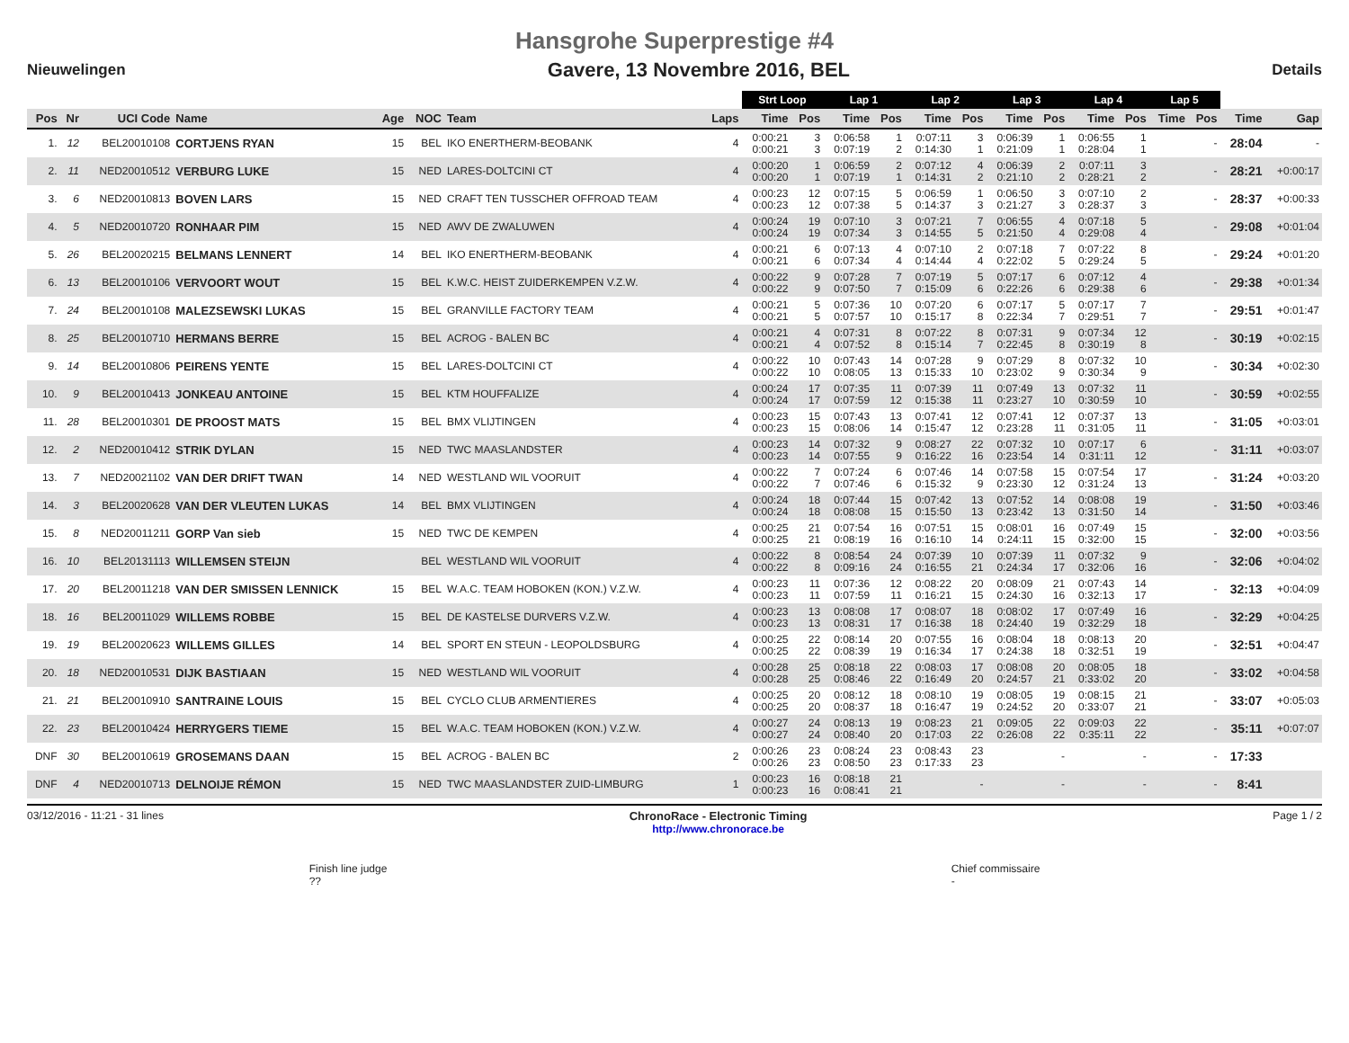Hansgrohe Superprestige #4
Nieuwelingen Gavere, 13 Novembre 2016, BEL Details
| | | | | | | | | Strt Loop | | Lap 1 | | Lap 2 | | Lap 3 | | Lap 4 | | Lap 5 | | | |
| --- | --- | --- | --- | --- | --- | --- | --- | --- | --- | --- | --- | --- | --- | --- | --- | --- | --- | --- | --- | --- | --- |
| Pos | Nr | UCI Code | Name | Age | NOC | Team | Laps | Time | Pos | Time | Pos | Time | Pos | Time | Pos | Time | Pos | Time | Pos | Time | Gap |
| 1. | 12 | BEL20010108 | CORTJENS RYAN | 15 | BEL | IKO ENERTHERM-BEOBANK | 4 | 0:00:21 0:00:21 | 3 3 | 0:06:58 0:07:19 | 1 2 | 0:07:11 0:14:30 | 3 1 | 0:06:39 0:21:09 | 1 1 | 0:06:55 0:28:04 | 1 1 | | - | 28:04 | - |
| 2. | 11 | NED20010512 | VERBURG LUKE | 15 | NED | LARES-DOLTCINI CT | 4 | 0:00:20 0:00:20 | 1 1 | 0:06:59 0:07:19 | 2 1 | 0:07:12 0:14:31 | 4 2 | 0:06:39 0:21:10 | 2 2 | 0:07:11 0:28:21 | 3 2 | | - | 28:21 | +0:00:17 |
| 3. | 6 | NED20010813 | BOVEN LARS | 15 | NED | CRAFT TEN TUSSCHER OFFROAD TEAM | 4 | 0:00:23 0:00:23 | 12 12 | 0:07:15 0:07:38 | 5 5 | 0:06:59 0:14:37 | 1 3 | 0:06:50 0:21:27 | 3 3 | 0:07:10 0:28:37 | 2 3 | | - | 28:37 | +0:00:33 |
| 4. | 5 | NED20010720 | RONHAAR PIM | 15 | NED | AWV DE ZWALUWEN | 4 | 0:00:24 0:00:24 | 19 19 | 0:07:10 0:07:34 | 3 3 | 0:07:21 0:14:55 | 7 5 | 0:06:55 0:21:50 | 4 4 | 0:07:18 0:29:08 | 5 4 | | - | 29:08 | +0:01:04 |
| 5. | 26 | BEL20020215 | BELMANS LENNERT | 14 | BEL | IKO ENERTHERM-BEOBANK | 4 | 0:00:21 0:00:21 | 6 6 | 0:07:13 0:07:34 | 4 4 | 0:07:10 0:14:44 | 2 4 | 0:07:18 0:22:02 | 7 5 | 0:07:22 0:29:24 | 8 5 | | - | 29:24 | +0:01:20 |
| 6. | 13 | BEL20010106 | VERVOORT WOUT | 15 | BEL | K.W.C. HEIST ZUIDERKEMPEN V.Z.W. | 4 | 0:00:22 0:00:22 | 9 9 | 0:07:28 0:07:50 | 7 7 | 0:07:19 0:15:09 | 5 6 | 0:07:17 0:22:26 | 6 6 | 0:07:12 0:29:38 | 4 6 | | - | 29:38 | +0:01:34 |
| 7. | 24 | BEL20010108 | MALEZSEWSKI LUKAS | 15 | BEL | GRANVILLE FACTORY TEAM | 4 | 0:00:21 0:00:21 | 5 5 | 0:07:36 0:07:57 | 10 10 | 0:07:20 0:15:17 | 6 8 | 0:07:17 0:22:34 | 5 7 | 0:07:17 0:29:51 | 7 7 | | - | 29:51 | +0:01:47 |
| 8. | 25 | BEL20010710 | HERMANS BERRE | 15 | BEL | ACROG - BALEN BC | 4 | 0:00:21 0:00:21 | 4 4 | 0:07:31 0:07:52 | 8 8 | 0:07:22 0:15:14 | 8 7 | 0:07:31 0:22:45 | 9 8 | 0:07:34 0:30:19 | 12 8 | | - | 30:19 | +0:02:15 |
| 9. | 14 | BEL20010806 | PEIRENS YENTE | 15 | BEL | LARES-DOLTCINI CT | 4 | 0:00:22 0:00:22 | 10 10 | 0:07:43 0:08:05 | 14 13 | 0:07:28 0:15:33 | 9 10 | 0:07:29 0:23:02 | 8 9 | 0:07:32 0:30:34 | 10 9 | | - | 30:34 | +0:02:30 |
| 10. | 9 | BEL20010413 | JONKEAU ANTOINE | 15 | BEL | KTM HOUFFALIZE | 4 | 0:00:24 0:00:24 | 17 17 | 0:07:35 0:07:59 | 11 12 | 0:07:39 0:15:38 | 11 11 | 0:07:49 0:23:27 | 13 10 | 0:07:32 0:30:59 | 11 10 | | - | 30:59 | +0:02:55 |
| 11. | 28 | BEL20010301 | DE PROOST MATS | 15 | BEL | BMX VLIJTINGEN | 4 | 0:00:23 0:00:23 | 15 15 | 0:07:43 0:08:06 | 13 14 | 0:07:41 0:15:47 | 12 12 | 0:07:41 0:23:28 | 12 11 | 0:07:37 0:31:05 | 13 11 | | - | 31:05 | +0:03:01 |
| 12. | 2 | NED20010412 | STRIK DYLAN | 15 | NED | TWC MAASLANDSTER | 4 | 0:00:23 0:00:23 | 14 14 | 0:07:32 0:07:55 | 9 9 | 0:08:27 0:16:22 | 22 16 | 0:07:32 0:23:54 | 10 14 | 0:07:17 0:31:11 | 6 12 | | - | 31:11 | +0:03:07 |
| 13. | 7 | NED20021102 | VAN DER DRIFT TWAN | 14 | NED | WESTLAND WIL VOORUIT | 4 | 0:00:22 0:00:22 | 7 7 | 0:07:24 0:07:46 | 6 6 | 0:07:46 0:15:32 | 14 9 | 0:07:58 0:23:30 | 15 12 | 0:07:54 0:31:24 | 17 13 | | - | 31:24 | +0:03:20 |
| 14. | 3 | BEL20020628 | VAN DER VLEUTEN LUKAS | 14 | BEL | BMX VLIJTINGEN | 4 | 0:00:24 0:00:24 | 18 18 | 0:07:44 0:08:08 | 15 15 | 0:07:42 0:15:50 | 13 13 | 0:07:52 0:23:42 | 14 13 | 0:08:08 0:31:50 | 19 14 | | - | 31:50 | +0:03:46 |
| 15. | 8 | NED20011211 | GORP Van sieb | 15 | NED | TWC DE KEMPEN | 4 | 0:00:25 0:00:25 | 21 21 | 0:07:54 0:08:19 | 16 16 | 0:07:51 0:16:10 | 15 14 | 0:08:01 0:24:11 | 16 15 | 0:07:49 0:32:00 | 15 15 | | - | 32:00 | +0:03:56 |
| 16. | 10 | BEL20131113 | WILLEMSEN STEIJN | | BEL | WESTLAND WIL VOORUIT | 4 | 0:00:22 0:00:22 | 8 8 | 0:08:54 0:09:16 | 24 24 | 0:07:39 0:16:55 | 10 21 | 0:07:39 0:24:34 | 11 17 | 0:07:32 0:32:06 | 9 16 | | - | 32:06 | +0:04:02 |
| 17. | 20 | BEL20011218 | VAN DER SMISSEN LENNICK | 15 | BEL | W.A.C. TEAM HOBOKEN (KON.) V.Z.W. | 4 | 0:00:23 0:00:23 | 11 11 | 0:07:36 0:07:59 | 12 11 | 0:08:22 0:16:21 | 20 15 | 0:08:09 0:24:30 | 21 16 | 0:07:43 0:32:13 | 14 17 | | - | 32:13 | +0:04:09 |
| 18. | 16 | BEL20011029 | WILLEMS ROBBE | 15 | BEL | DE KASTELSE DURVERS V.Z.W. | 4 | 0:00:23 0:00:23 | 13 13 | 0:08:08 0:08:31 | 17 17 | 0:08:07 0:16:38 | 18 18 | 0:08:02 0:24:40 | 17 19 | 0:07:49 0:32:29 | 16 18 | | - | 32:29 | +0:04:25 |
| 19. | 19 | BEL20020623 | WILLEMS GILLES | 14 | BEL | SPORT EN STEUN - LEOPOLDSBURG | 4 | 0:00:25 0:00:25 | 22 22 | 0:08:14 0:08:39 | 20 19 | 0:07:55 0:16:34 | 16 17 | 0:08:04 0:24:38 | 18 18 | 0:08:13 0:32:51 | 20 19 | | - | 32:51 | +0:04:47 |
| 20. | 18 | NED20010531 | DIJK BASTIAAN | 15 | NED | WESTLAND WIL VOORUIT | 4 | 0:00:28 0:00:28 | 25 25 | 0:08:18 0:08:46 | 22 22 | 0:08:03 0:16:49 | 17 20 | 0:08:08 0:24:57 | 20 21 | 0:08:05 0:33:02 | 18 20 | | - | 33:02 | +0:04:58 |
| 21. | 21 | BEL20010910 | SANTRAINE LOUIS | 15 | BEL | CYCLO CLUB ARMENTIERES | 4 | 0:00:25 0:00:25 | 20 20 | 0:08:12 0:08:37 | 18 18 | 0:08:10 0:16:47 | 19 19 | 0:08:05 0:24:52 | 19 20 | 0:08:15 0:33:07 | 21 21 | | - | 33:07 | +0:05:03 |
| 22. | 23 | BEL20010424 | HERRYGERS TIEME | 15 | BEL | W.A.C. TEAM HOBOKEN (KON.) V.Z.W. | 4 | 0:00:27 0:00:27 | 24 24 | 0:08:13 0:08:40 | 19 20 | 0:08:23 0:17:03 | 21 22 | 0:09:05 0:26:08 | 22 22 | 0:09:03 0:35:11 | 22 22 | | - | 35:11 | +0:07:07 |
| DNF | 30 | BEL20010619 | GROSEMANS DAAN | 15 | BEL | ACROG - BALEN BC | 2 | 0:00:26 0:00:26 | 23 23 | 0:08:24 0:08:50 | 23 23 | 0:08:43 0:17:33 | 23 23 | | - | | - | | - | 17:33 | |
| DNF | 4 | NED20010713 | DELNOIJE RÉMON | 15 | NED | TWC MAASLANDSTER ZUID-LIMBURG | 1 | 0:00:23 0:00:23 | 16 16 | 0:08:18 0:08:41 | 21 21 | | - | | - | | - | | - | 8:41 | |
03/12/2016 - 11:21 - 31 lines ChronoRace - Electronic Timing
http://www.chronorace.be Page 1 / 2
Finish line judge
?? Chief commissaire
-